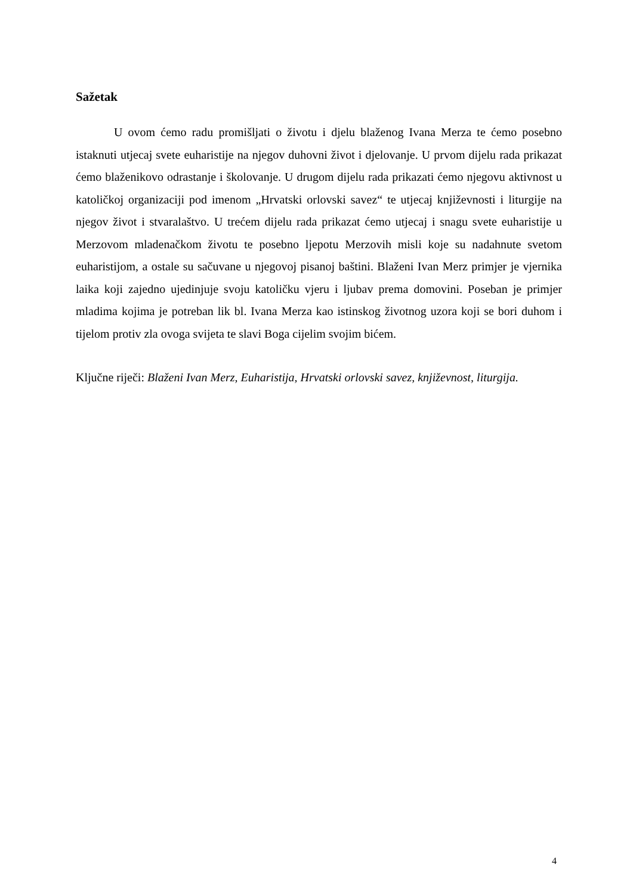Sažetak
U ovom ćemo radu promišljati o životu i djelu blaženog Ivana Merza te ćemo posebno istaknuti utjecaj svete euharistije na njegov duhovni život i djelovanje. U prvom dijelu rada prikazat ćemo blaženikovo odrastanje i školovanje. U drugom dijelu rada prikazati ćemo njegovu aktivnost u katoličkoj organizaciji pod imenom „Hrvatski orlovski savez“ te utjecaj književnosti i liturgije na njegov život i stvaralaštvo. U trećem dijelu rada prikazat ćemo utjecaj i snagu svete euharistije u Merzovom mladenačkom životu te posebno ljepotu Merzovih misli koje su nadahnute svetom euharistijom, a ostale su sačuvane u njegovoj pisanoj baštini. Blaženi Ivan Merz primjer je vjernika laika koji zajedno ujedinjuje svoju katoličku vjeru i ljubav prema domovini. Poseban je primjer mladima kojima je potreban lik bl. Ivana Merza kao istinskog životnog uzora koji se bori duhom i tijelom protiv zla ovoga svijeta te slavi Boga cijelim svojim bićem.
Ključne riječi: Blaženi Ivan Merz, Euharistija, Hrvatski orlovski savez, književnost, liturgija.
4